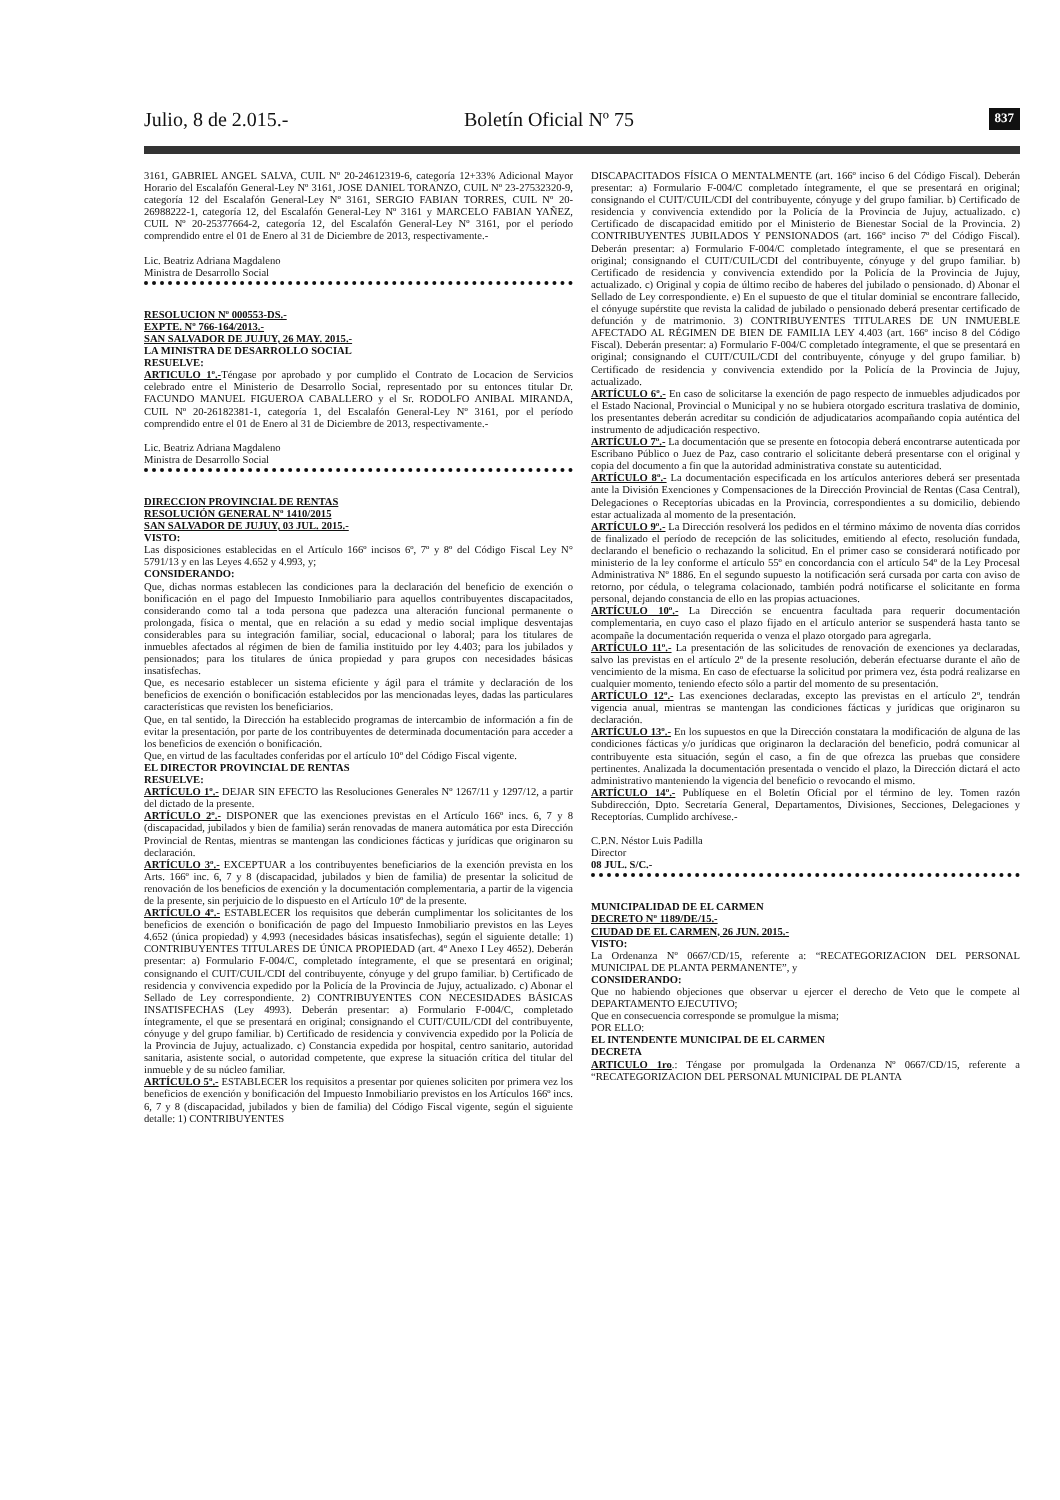Julio, 8 de 2.015.- Boletín Oficial Nº 75 837
3161, GABRIEL ANGEL SALVA, CUIL Nº 20-24612319-6, categoría 12+33% Adicional Mayor Horario del Escalafón General-Ley Nº 3161, JOSE DANIEL TORANZO, CUIL Nº 23-27532320-9, categoría 12 del Escalafón General-Ley Nº 3161, SERGIO FABIAN TORRES, CUIL Nº 20-26988222-1, categoría 12, del Escalafón General-Ley Nº 3161 y MARCELO FABIAN YAÑEZ, CUIL Nº 20-25377664-2, categoría 12, del Escalafón General-Ley Nº 3161, por el período comprendido entre el 01 de Enero al 31 de Diciembre de 2013, respectivamente.-
Lic. Beatriz Adriana Magdaleno
Ministra de Desarrollo Social
RESOLUCION Nº 000553-DS.-
EXPTE. Nº 766-164/2013.-
SAN SALVADOR DE JUJUY, 26 MAY. 2015.-
LA MINISTRA DE DESARROLLO SOCIAL
RESUELVE:
ARTICULO 1º.-Téngase por aprobado y por cumplido el Contrato de Locacion de Servicios celebrado entre el Ministerio de Desarrollo Social, representado por su entonces titular Dr. FACUNDO MANUEL FIGUEROA CABALLERO y el Sr. RODOLFO ANIBAL MIRANDA, CUIL Nº 20-26182381-1, categoría 1, del Escalafón General-Ley Nº 3161, por el período comprendido entre el 01 de Enero al 31 de Diciembre de 2013, respectivamente.-
Lic. Beatriz Adriana Magdaleno
Ministra de Desarrollo Social
DIRECCION PROVINCIAL DE RENTAS
RESOLUCIÓN GENERAL Nº 1410/2015
SAN SALVADOR DE JUJUY, 03 JUL. 2015.-
VISTO:
Las disposiciones establecidas en el Artículo 166º incisos 6º, 7º y 8º del Código Fiscal Ley N° 5791/13 y en las Leyes 4.652 y 4.993, y;
CONSIDERANDO:
Que, dichas normas establecen las condiciones para la declaración del beneficio de exención o bonificación en el pago del Impuesto Inmobiliario para aquellos contribuyentes discapacitados, considerando como tal a toda persona que padezca una alteración funcional permanente o prolongada, física o mental, que en relación a su edad y medio social implique desventajas considerables para su integración familiar, social, educacional o laboral; para los titulares de inmuebles afectados al régimen de bien de familia instituido por ley 4.403; para los jubilados y pensionados; para los titulares de única propiedad y para grupos con necesidades básicas insatisfechas.
Que, es necesario establecer un sistema eficiente y ágil para el trámite y declaración de los beneficios de exención o bonificación establecidos por las mencionadas leyes, dadas las particulares características que revisten los beneficiarios.
Que, en tal sentido, la Dirección ha establecido programas de intercambio de información a fin de evitar la presentación, por parte de los contribuyentes de determinada documentación para acceder a los beneficios de exención o bonificación.
Que, en virtud de las facultades conferidas por el artículo 10º del Código Fiscal vigente.
EL DIRECTOR PROVINCIAL DE RENTAS
RESUELVE:
ARTÍCULO 1º.- DEJAR SIN EFECTO las Resoluciones Generales Nº 1267/11 y 1297/12, a partir del dictado de la presente.
ARTÍCULO 2º.- DISPONER que las exenciones previstas en el Artículo 166º incs. 6, 7 y 8 (discapacidad, jubilados y bien de familia) serán renovadas de manera automática por esta Dirección Provincial de Rentas, mientras se mantengan las condiciones fácticas y jurídicas que originaron su declaración.
ARTÍCULO 3º.- EXCEPTUAR a los contribuyentes beneficiarios de la exención prevista en los Arts. 166º inc. 6, 7 y 8 (discapacidad, jubilados y bien de familia) de presentar la solicitud de renovación de los beneficios de exención y la documentación complementaria, a partir de la vigencia de la presente, sin perjuicio de lo dispuesto en el Artículo 10º de la presente.
ARTÍCULO 4º.- ESTABLECER los requisitos que deberán cumplimentar los solicitantes de los beneficios de exención o bonificación de pago del Impuesto Inmobiliario previstos en las Leyes 4.652 (única propiedad) y 4.993 (necesidades básicas insatisfechas), según el siguiente detalle: 1) CONTRIBUYENTES TITULARES DE ÚNICA PROPIEDAD (art. 4º Anexo I Ley 4652). Deberán presentar: a) Formulario F-004/C, completado íntegramente, el que se presentará en original; consignando el CUIT/CUIL/CDI del contribuyente, cónyuge y del grupo familiar. b) Certificado de residencia y convivencia expedido por la Policía de la Provincia de Jujuy, actualizado. c) Abonar el Sellado de Ley correspondiente. 2) CONTRIBUYENTES CON NECESIDADES BÁSICAS INSATISFECHAS (Ley 4993). Deberán presentar: a) Formulario F-004/C, completado íntegramente, el que se presentará en original; consignando el CUIT/CUIL/CDI del contribuyente, cónyuge y del grupo familiar. b) Certificado de residencia y convivencia expedido por la Policía de la Provincia de Jujuy, actualizado. c) Constancia expedida por hospital, centro sanitario, autoridad sanitaria, asistente social, o autoridad competente, que exprese la situación crítica del titular del inmueble y de su núcleo familiar.
ARTÍCULO 5º.- ESTABLECER los requisitos a presentar por quienes soliciten por primera vez los beneficios de exención y bonificación del Impuesto Inmobiliario previstos en los Artículos 166º incs. 6, 7 y 8 (discapacidad, jubilados y bien de familia) del Código Fiscal vigente, según el siguiente detalle: 1) CONTRIBUYENTES
DISCAPACITADOS FÍSICA O MENTALMENTE (art. 166º inciso 6 del Código Fiscal). Deberán presentar: a) Formulario F-004/C completado íntegramente, el que se presentará en original; consignando el CUIT/CUIL/CDI del contribuyente, cónyuge y del grupo familiar. b) Certificado de residencia y convivencia extendido por la Policía de la Provincia de Jujuy, actualizado. c) Certificado de discapacidad emitido por el Ministerio de Bienestar Social de la Provincia. 2) CONTRIBUYENTES JUBILADOS Y PENSIONADOS (art. 166º inciso 7º del Código Fiscal). Deberán presentar: a) Formulario F-004/C completado íntegramente, el que se presentará en original; consignando el CUIT/CUIL/CDI del contribuyente, cónyuge y del grupo familiar. b) Certificado de residencia y convivencia extendido por la Policía de la Provincia de Jujuy, actualizado. c) Original y copia de último recibo de haberes del jubilado o pensionado. d) Abonar el Sellado de Ley correspondiente. e) En el supuesto de que el titular dominial se encontrare fallecido, el cónyuge supérstite que revista la calidad de jubilado o pensionado deberá presentar certificado de defunción y de matrimonio. 3) CONTRIBUYENTES TITULARES DE UN INMUEBLE AFECTADO AL RÉGIMEN DE BIEN DE FAMILIA LEY 4.403 (art. 166º inciso 8 del Código Fiscal). Deberán presentar: a) Formulario F-004/C completado íntegramente, el que se presentará en original; consignando el CUIT/CUIL/CDI del contribuyente, cónyuge y del grupo familiar. b) Certificado de residencia y convivencia extendido por la Policía de la Provincia de Jujuy, actualizado.
ARTÍCULO 6º.- En caso de solicitarse la exención de pago respecto de inmuebles adjudicados por el Estado Nacional, Provincial o Municipal y no se hubiera otorgado escritura traslativa de dominio, los presentantes deberán acreditar su condición de adjudicatarios acompañando copia auténtica del instrumento de adjudicación respectivo.
ARTÍCULO 7º.- La documentación que se presente en fotocopia deberá encontrarse autenticada por Escribano Público o Juez de Paz, caso contrario el solicitante deberá presentarse con el original y copia del documento a fin que la autoridad administrativa constate su autenticidad.
ARTÍCULO 8º.- La documentación especificada en los artículos anteriores deberá ser presentada ante la División Exenciones y Compensaciones de la Dirección Provincial de Rentas (Casa Central), Delegaciones o Receptorías ubicadas en la Provincia, correspondientes a su domicilio, debiendo estar actualizada al momento de la presentación.
ARTÍCULO 9º.- La Dirección resolverá los pedidos en el término máximo de noventa días corridos de finalizado el período de recepción de las solicitudes, emitiendo al efecto, resolución fundada, declarando el beneficio o rechazando la solicitud. En el primer caso se considerará notificado por ministerio de la ley conforme el artículo 55º en concordancia con el artículo 54º de la Ley Procesal Administrativa Nº 1886. En el segundo supuesto la notificación será cursada por carta con aviso de retorno, por cédula, o telegrama colacionado, también podrá notificarse el solicitante en forma personal, dejando constancia de ello en las propias actuaciones.
ARTÍCULO 10º.- La Dirección se encuentra facultada para requerir documentación complementaria, en cuyo caso el plazo fijado en el artículo anterior se suspenderá hasta tanto se acompañe la documentación requerida o venza el plazo otorgado para agregarla.
ARTÍCULO 11º.- La presentación de las solicitudes de renovación de exenciones ya declaradas, salvo las previstas en el artículo 2º de la presente resolución, deberán efectuarse durante el año de vencimiento de la misma. En caso de efectuarse la solicitud por primera vez, ésta podrá realizarse en cualquier momento, teniendo efecto sólo a partir del momento de su presentación.
ARTÍCULO 12º.- Las exenciones declaradas, excepto las previstas en el artículo 2º, tendrán vigencia anual, mientras se mantengan las condiciones fácticas y jurídicas que originaron su declaración.
ARTÍCULO 13º.- En los supuestos en que la Dirección constatara la modificación de alguna de las condiciones fácticas y/o jurídicas que originaron la declaración del beneficio, podrá comunicar al contribuyente esta situación, según el caso, a fin de que ofrezca las pruebas que considere pertinentes. Analizada la documentación presentada o vencido el plazo, la Dirección dictará el acto administrativo manteniendo la vigencia del beneficio o revocando el mismo.
ARTÍCULO 14º.- Publíquese en el Boletín Oficial por el término de ley. Tomen razón Subdirección, Dpto. Secretaría General, Departamentos, Divisiones, Secciones, Delegaciones y Receptorías. Cumplido archívese.-
C.P.N. Néstor Luis Padilla
Director
08 JUL. S/C.-
MUNICIPALIDAD DE EL CARMEN
DECRETO Nº 1189/DE/15.-
CIUDAD DE EL CARMEN, 26 JUN. 2015.-
VISTO:
La Ordenanza Nº 0667/CD/15, referente a: “RECATEGORIZACION DEL PERSONAL MUNICIPAL DE PLANTA PERMANENTE”, y
CONSIDERANDO:
Que no habiendo objeciones que observar u ejercer el derecho de Veto que le compete al DEPARTAMENTO EJECUTIVO;
Que en consecuencia corresponde se promulgue la misma;
POR ELLO:
EL INTENDENTE MUNICIPAL DE EL CARMEN
DECRETA
ARTICULO 1ro.: Téngase por promulgada la Ordenanza Nº 0667/CD/15, referente a “RECATEGORIZACION DEL PERSONAL MUNICIPAL DE PLANTA